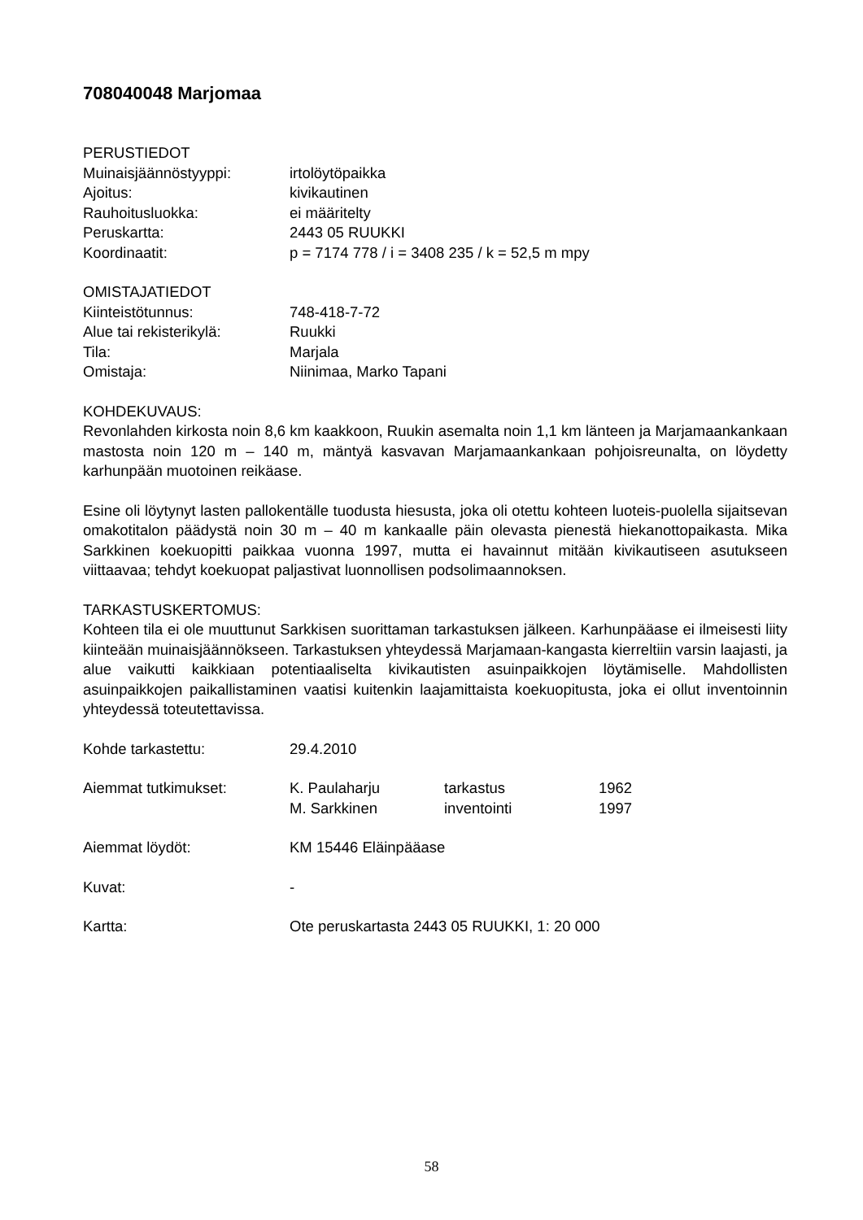708040048 Marjomaa
PERUSTIEDOT
Muinaisjäännöstyyppi: irtolöytöpaikka
Ajoitus: kivikautinen
Rauhoitusluokka: ei määritelty
Peruskartta: 2443 05 RUUKKI
Koordinaatit: p = 7174 778 / i = 3408 235 / k = 52,5 m mpy
OMISTAJATIEDOT
Kiinteistötunnus: 748-418-7-72
Alue tai rekisterikylä: Ruukki
Tila: Marjala
Omistaja: Niinimaa, Marko Tapani
KOHDEKUVAUS:
Revonlahden kirkosta noin 8,6 km kaakkoon, Ruukin asemalta noin 1,1 km länteen ja Marjamaankankaan mastosta noin 120 m – 140 m, mäntyä kasvavan Marjamaankankaan pohjoisreunalta, on löydetty karhunpään muotoinen reikäase.
Esine oli löytynyt lasten pallokentälle tuodusta hiesusta, joka oli otettu kohteen luoteis-puolella sijaitsevan omakotitalon päädystä noin 30 m – 40 m kankaalle päin olevasta pienestä hiekanottopaikasta. Mika Sarkkinen koekuopitti paikkaa vuonna 1997, mutta ei havainnut mitään kivikautiseen asutukseen viittaavaa; tehdyt koekuopat paljastivat luonnollisen podsolimaannoksen.
TARKASTUSKERTOMUS:
Kohteen tila ei ole muuttunut Sarkkisen suorittaman tarkastuksen jälkeen. Karhunpääase ei ilmeisesti liity kiinteään muinaisjäännökseen. Tarkastuksen yhteydessä Marjamaan-kangasta kierreltiin varsin laajasti, ja alue vaikutti kaikkiaan potentiaaliselta kivikautisten asuinpaikkojen löytämiselle. Mahdollisten asuinpaikkojen paikallistaminen vaatisi kuitenkin laajamittaista koekuopitusta, joka ei ollut inventoinnin yhteydessä toteutettavissa.
Kohde tarkastettu: 29.4.2010
Aiemmat tutkimukset: K. Paulaharju tarkastus 1962
M. Sarkkinen inventointi 1997
Aiemmat löydöt: KM 15446 Eläinpääase
Kuvat: -
Kartta: Ote peruskartasta 2443 05 RUUKKI, 1: 20 000
58